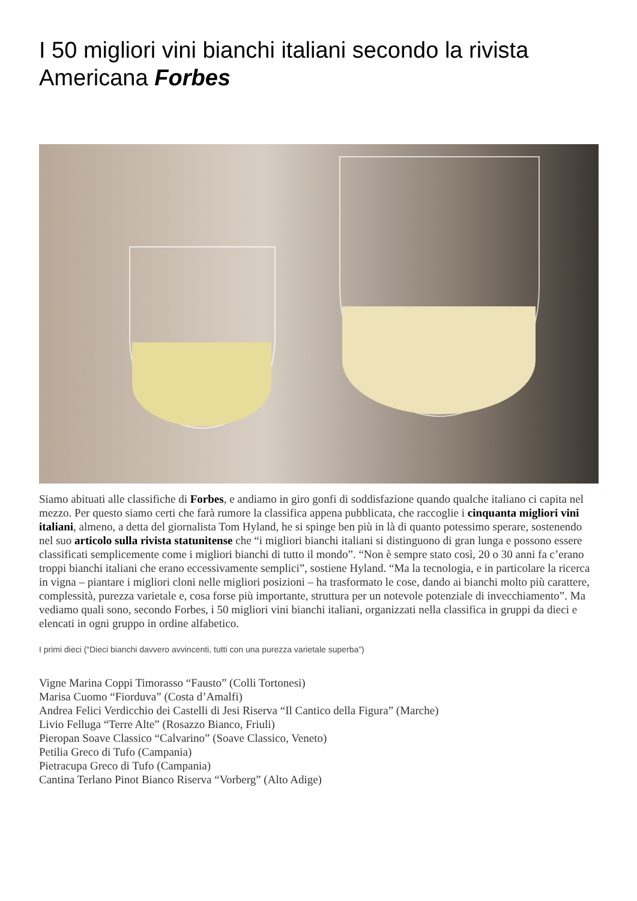I 50 migliori vini bianchi italiani secondo la rivista Americana Forbes
Siamo abituati alle classifiche di Forbes, e andiamo in giro gonfi di soddisfazione quando qualche italiano ci capita nel mezzo. Per questo siamo certi che farà rumore la classifica appena pubblicata, che raccoglie i cinquanta migliori vini italiani, almeno, a detta del giornalista Tom Hyland, he si spinge ben più in là di quanto potessimo sperare, sostenendo nel suo articolo sulla rivista statunitense che “i migliori bianchi italiani si distinguono di gran lunga e possono essere classificati semplicemente come i migliori bianchi di tutto il mondo”. “Non è sempre stato così, 20 o 30 anni fa c’erano troppi bianchi italiani che erano eccessivamente semplici”, sostiene Hyland. “Ma la tecnologia, e in particolare la ricerca in vigna – piantare i migliori cloni nelle migliori posizioni – ha trasformato le cose, dando ai bianchi molto più carattere, complessità, purezza varietale e, cosa forse più importante, struttura per un notevole potenziale di invecchiamento”. Ma vediamo quali sono, secondo Forbes, i 50 migliori vini bianchi italiani, organizzati nella classifica in gruppi da dieci e elencati in ogni gruppo in ordine alfabetico.
I primi dieci (“Dieci bianchi davvero avvincenti, tutti con una purezza varietale superba”)
Vigne Marina Coppi Timorasso “Fausto” (Colli Tortonesi)
Marisa Cuomo “Fiorduva” (Costa d’Amalfi)
Andrea Felici Verdicchio dei Castelli di Jesi Riserva “Il Cantico della Figura” (Marche)
Livio Felluga “Terre Alte” (Rosazzo Bianco, Friuli)
Pieropan Soave Classico “Calvarino” (Soave Classico, Veneto)
Petilia Greco di Tufo (Campania)
Pietracupa Greco di Tufo (Campania)
Cantina Terlano Pinot Bianco Riserva “Vorberg” (Alto Adige)